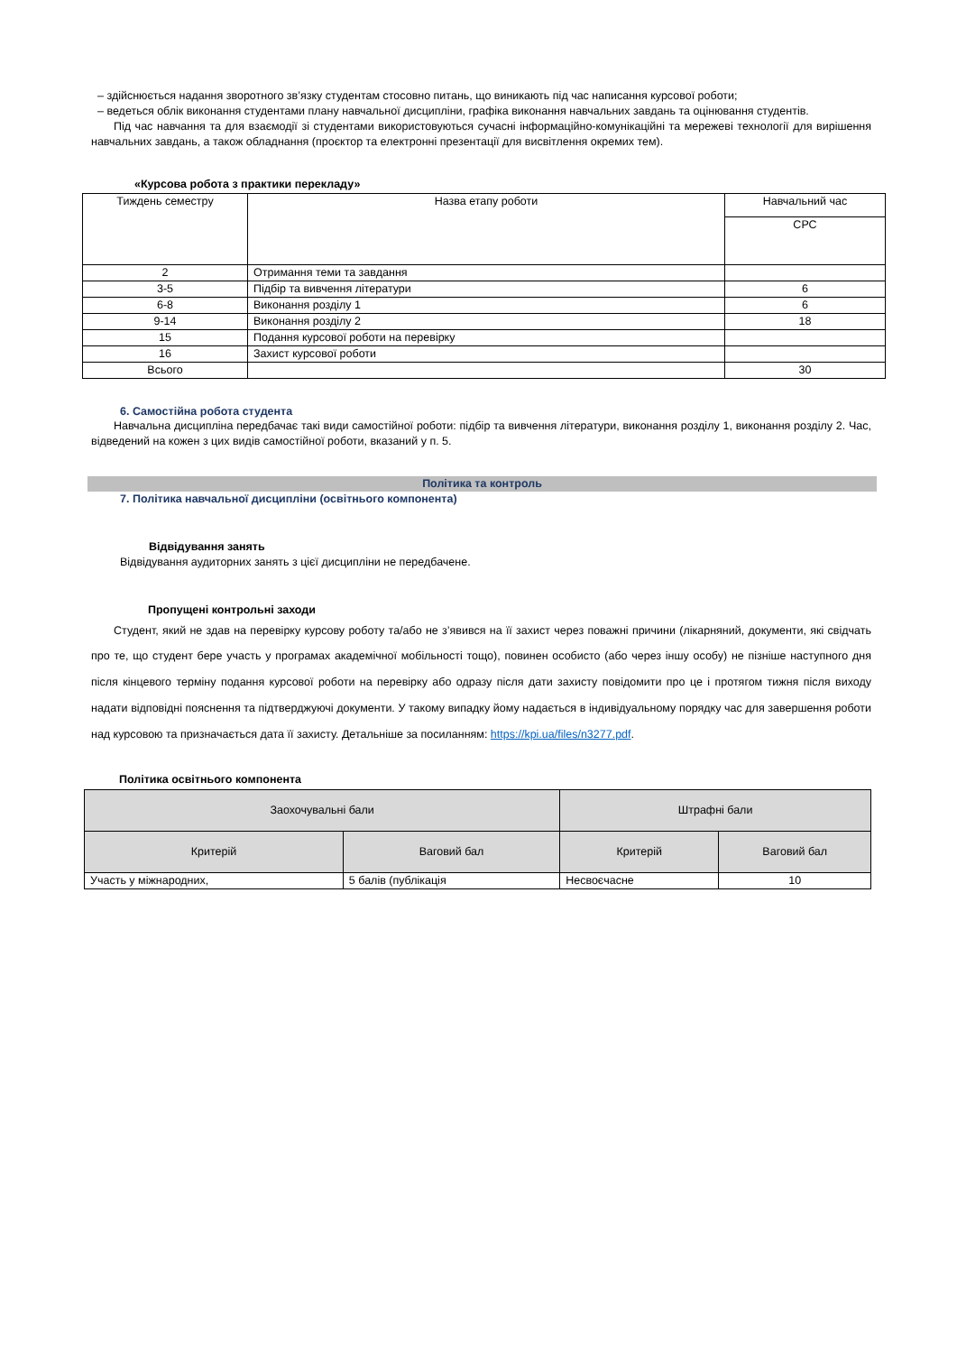– здійснюється надання зворотного зв’язку студентам стосовно питань, що виникають під час написання курсової роботи;
– ведеться облік виконання студентами плану навчальної дисципліни, графіка виконання навчальних завдань та оцінювання студентів.
Під час навчання та для взаємодії зі студентами використовуються сучасні інформаційно-комунікаційні та мережеві технології для вирішення навчальних завдань, а також обладнання (проєктор та електронні презентації для висвітлення окремих тем).
«Курсова робота з практики перекладу»
| Тиждень семестру | Назва етапу роботи | Навчальний час |
| --- | --- | --- |
| | | СРС |
| 2 | Отримання теми та завдання | |
| 3-5 | Підбір та вивчення літератури | 6 |
| 6-8 | Виконання розділу 1 | 6 |
| 9-14 | Виконання розділу 2 | 18 |
| 15 | Подання курсової роботи на перевірку | |
| 16 | Захист курсової роботи | |
| Всього | | 30 |
6. Самостійна робота студента
Навчальна дисципліна передбачає такі види самостійної роботи: підбір та вивчення літератури, виконання розділу 1, виконання розділу 2. Час, відведений на кожен з цих видів самостійної роботи, вказаний у п. 5.
Політика та контроль
7. Політика навчальної дисципліни (освітнього компонента)
Відвідування занять
Відвідування аудиторних занять з цієї дисципліни не передбачене.
Пропущені контрольні заходи
Студент, який не здав на перевірку курсову роботу та/або не з’явився на її захист через поважні причини (лікарняний, документи, які свідчать про те, що студент бере участь у програмах академічної мобільності тощо), повинен особисто (або через іншу особу) не пізніше наступного дня після кінцевого терміну подання курсової роботи на перевірку або одразу після дати захисту повідомити про це і протягом тижня після виходу надати відповідні пояснення та підтверджуючі документи. У такому випадку йому надається в індивідуальному порядку час для завершення роботи над курсовою та призначається дата її захисту. Детальніше за посиланням: https://kpi.ua/files/n3277.pdf.
Політика освітнього компонента
| Заохочувальні бали | | Штрафні бали | |
| --- | --- | --- | --- |
| Критерій | Ваговий бал | Критерій | Ваговий бал |
| Участь у міжнародних, | 5 балів (публікація | Несвоєчасне | 10 |